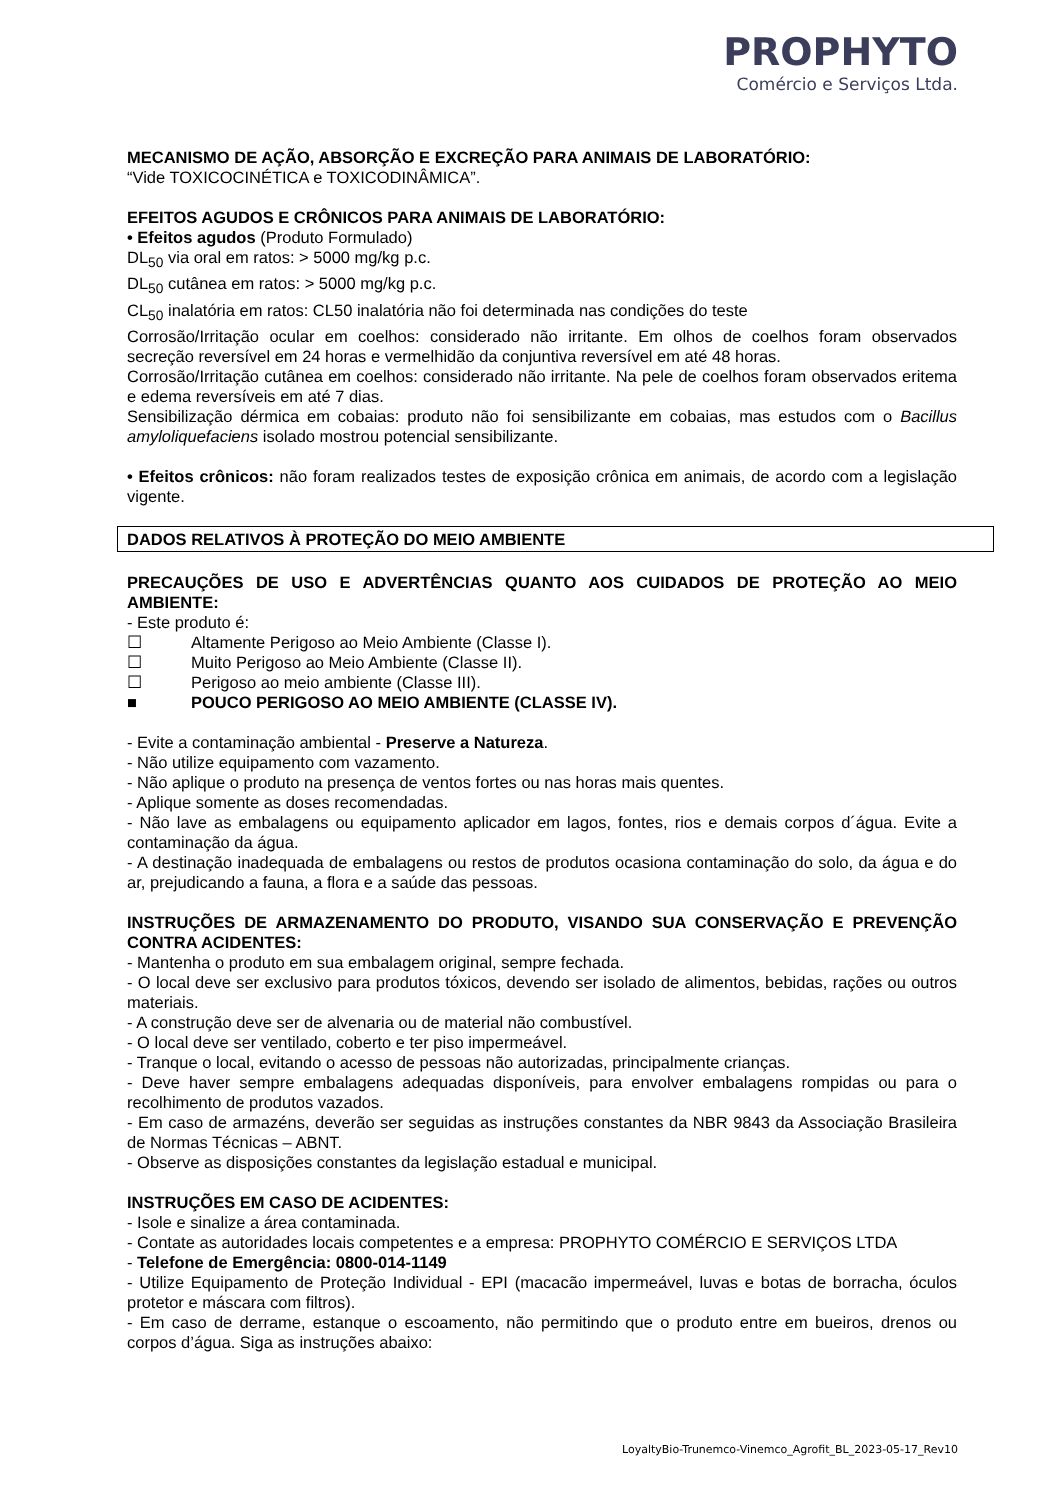PROPHYTO
Comércio e Serviços Ltda.
MECANISMO DE AÇÃO, ABSORÇÃO E EXCREÇÃO PARA ANIMAIS DE LABORATÓRIO:
“Vide TOXICOCINÉTICA e TOXICODINÂMICA”.
EFEITOS AGUDOS E CRÔNICOS PARA ANIMAIS DE LABORATÓRIO:
• Efeitos agudos (Produto Formulado)
DL<sub>50</sub> via oral em ratos: > 5000 mg/kg p.c.
DL<sub>50</sub> cutânea em ratos: > 5000 mg/kg p.c.
CL<sub>50</sub> inalatória em ratos: CL50 inalatória não foi determinada nas condições do teste
Corrosão/Irritação ocular em coelhos: considerado não irritante. Em olhos de coelhos foram observados secreção reversível em 24 horas e vermelhidão da conjuntiva reversível em até 48 horas.
Corrosão/Irritação cutânea em coelhos: considerado não irritante. Na pele de coelhos foram observados eritema e edema reversíveis em até 7 dias.
Sensibilização dérmica em cobaias: produto não foi sensibilizante em cobaias, mas estudos com o Bacillus amyloliquefaciens isolado mostrou potencial sensibilizante.
• Efeitos crônicos: não foram realizados testes de exposição crônica em animais, de acordo com a legislação vigente.
DADOS RELATIVOS À PROTEÇÃO DO MEIO AMBIENTE
PRECAUÇÕES DE USO E ADVERTÊNCIAS QUANTO AOS CUIDADOS DE PROTEÇÃO AO MEIO AMBIENTE:
- Este produto é:
☐ Altamente Perigoso ao Meio Ambiente (Classe I).
☐ Muito Perigoso ao Meio Ambiente (Classe II).
☐ Perigoso ao meio ambiente (Classe III).
■ POUCO PERIGOSO AO MEIO AMBIENTE (CLASSE IV).
- Evite a contaminação ambiental - Preserve a Natureza.
- Não utilize equipamento com vazamento.
- Não aplique o produto na presença de ventos fortes ou nas horas mais quentes.
- Aplique somente as doses recomendadas.
- Não lave as embalagens ou equipamento aplicador em lagos, fontes, rios e demais corpos d´água. Evite a contaminação da água.
- A destinação inadequada de embalagens ou restos de produtos ocasiona contaminação do solo, da água e do ar, prejudicando a fauna, a flora e a saúde das pessoas.
INSTRUÇÕES DE ARMAZENAMENTO DO PRODUTO, VISANDO SUA CONSERVAÇÃO E PREVENÇÃO CONTRA ACIDENTES:
- Mantenha o produto em sua embalagem original, sempre fechada.
- O local deve ser exclusivo para produtos tóxicos, devendo ser isolado de alimentos, bebidas, rações ou outros materiais.
- A construção deve ser de alvenaria ou de material não combustível.
- O local deve ser ventilado, coberto e ter piso impermeável.
- Tranque o local, evitando o acesso de pessoas não autorizadas, principalmente crianças.
- Deve haver sempre embalagens adequadas disponíveis, para envolver embalagens rompidas ou para o recolhimento de produtos vazados.
- Em caso de armazéns, deverão ser seguidas as instruções constantes da NBR 9843 da Associação Brasileira de Normas Técnicas – ABNT.
- Observe as disposições constantes da legislação estadual e municipal.
INSTRUÇÕES EM CASO DE ACIDENTES:
- Isole e sinalize a área contaminada.
- Contate as autoridades locais competentes e a empresa: PROPHYTO COMÉRCIO E SERVIÇOS LTDA
- Telefone de Emergência: 0800-014-1149
- Utilize Equipamento de Proteção Individual - EPI (macacão impermeável, luvas e botas de borracha, óculos protetor e máscara com filtros).
- Em caso de derrame, estanque o escoamento, não permitindo que o produto entre em bueiros, drenos ou corpos d’água. Siga as instruções abaixo:
LoyaltyBio-Trunemco-Vinemco_Agrofit_BL_2023-05-17_Rev10